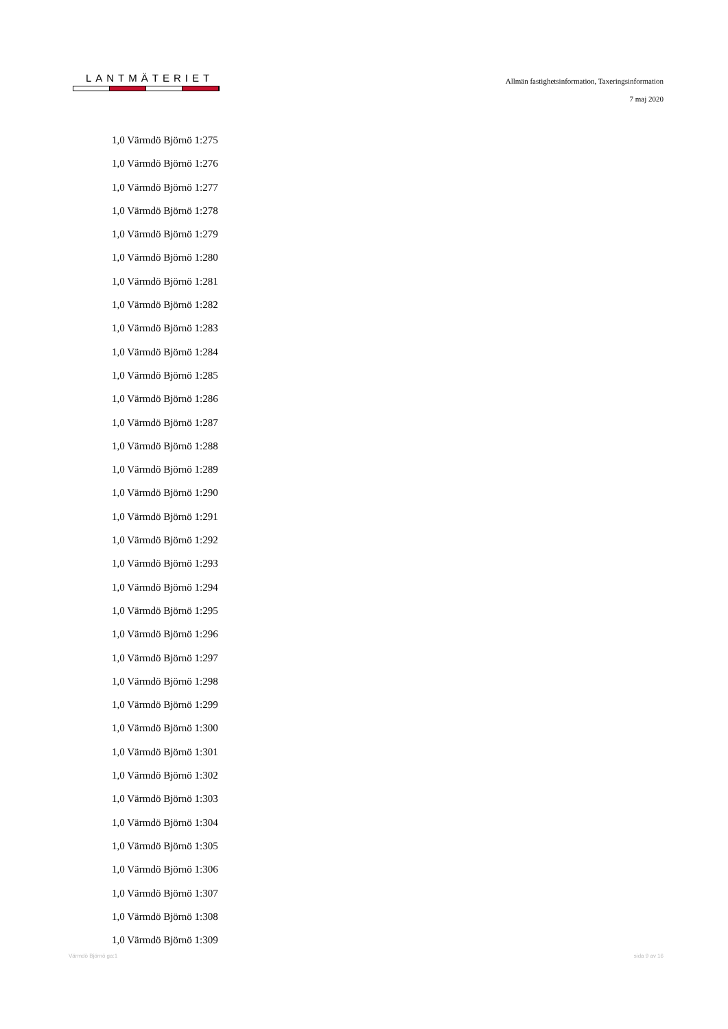LANTMÄTERIET
Allmän fastighetsinformation, Taxeringsinformation
7 maj 2020
1,0 Värmdö Björnö 1:275
1,0 Värmdö Björnö 1:276
1,0 Värmdö Björnö 1:277
1,0 Värmdö Björnö 1:278
1,0 Värmdö Björnö 1:279
1,0 Värmdö Björnö 1:280
1,0 Värmdö Björnö 1:281
1,0 Värmdö Björnö 1:282
1,0 Värmdö Björnö 1:283
1,0 Värmdö Björnö 1:284
1,0 Värmdö Björnö 1:285
1,0 Värmdö Björnö 1:286
1,0 Värmdö Björnö 1:287
1,0 Värmdö Björnö 1:288
1,0 Värmdö Björnö 1:289
1,0 Värmdö Björnö 1:290
1,0 Värmdö Björnö 1:291
1,0 Värmdö Björnö 1:292
1,0 Värmdö Björnö 1:293
1,0 Värmdö Björnö 1:294
1,0 Värmdö Björnö 1:295
1,0 Värmdö Björnö 1:296
1,0 Värmdö Björnö 1:297
1,0 Värmdö Björnö 1:298
1,0 Värmdö Björnö 1:299
1,0 Värmdö Björnö 1:300
1,0 Värmdö Björnö 1:301
1,0 Värmdö Björnö 1:302
1,0 Värmdö Björnö 1:303
1,0 Värmdö Björnö 1:304
1,0 Värmdö Björnö 1:305
1,0 Värmdö Björnö 1:306
1,0 Värmdö Björnö 1:307
1,0 Värmdö Björnö 1:308
1,0 Värmdö Björnö 1:309
Värmdö Björnö ga:1 sida 9 av 16